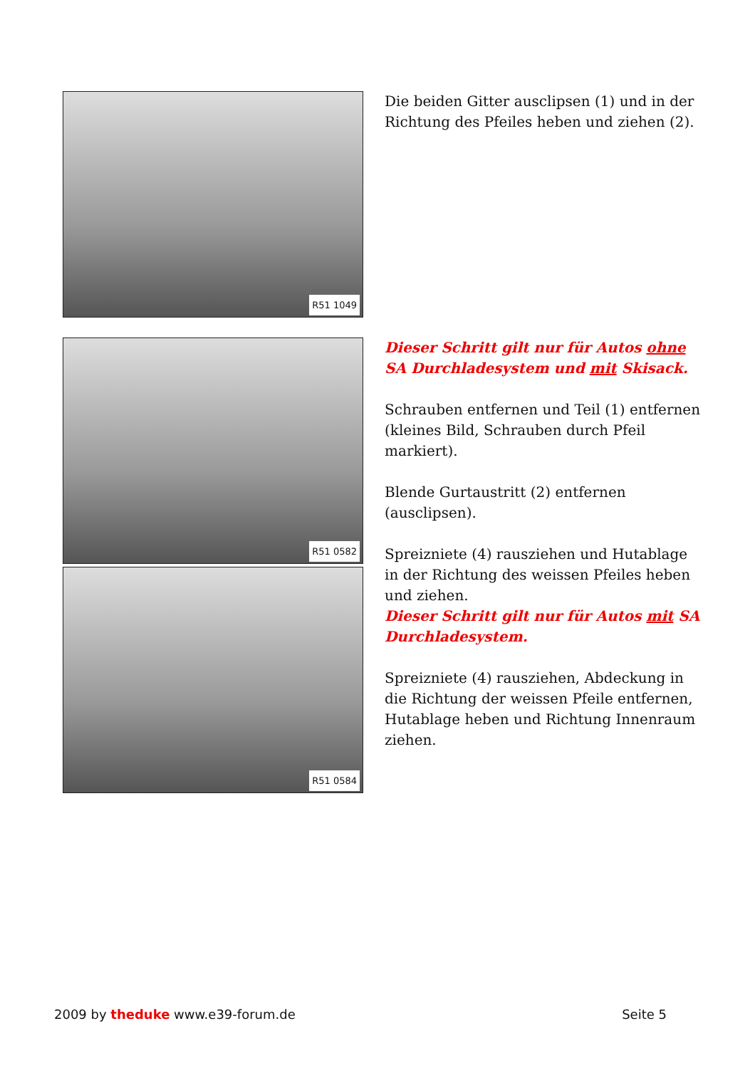R51 1049
Die beiden Gitter ausclipsen (1) und in der Richtung des Pfeiles heben und ziehen (2).
R51 0582
R51 0584
Dieser Schritt gilt nur für Autos ohne SA Durchladesystem und mit Skisack.
Schrauben entfernen und Teil (1) entfernen (kleines Bild, Schrauben durch Pfeil markiert).
Blende Gurtaustritt (2) entfernen (ausclipsen).
Spreizniete (4) rausziehen und Hutablage in der Richtung des weissen Pfeiles heben und ziehen.
Dieser Schritt gilt nur für Autos mit SA Durchladesystem.
Spreizniete (4) rausziehen, Abdeckung in die Richtung der weissen Pfeile entfernen, Hutablage heben und Richtung Innenraum ziehen.
2009 by theduke www.e39-forum.de
Seite 5